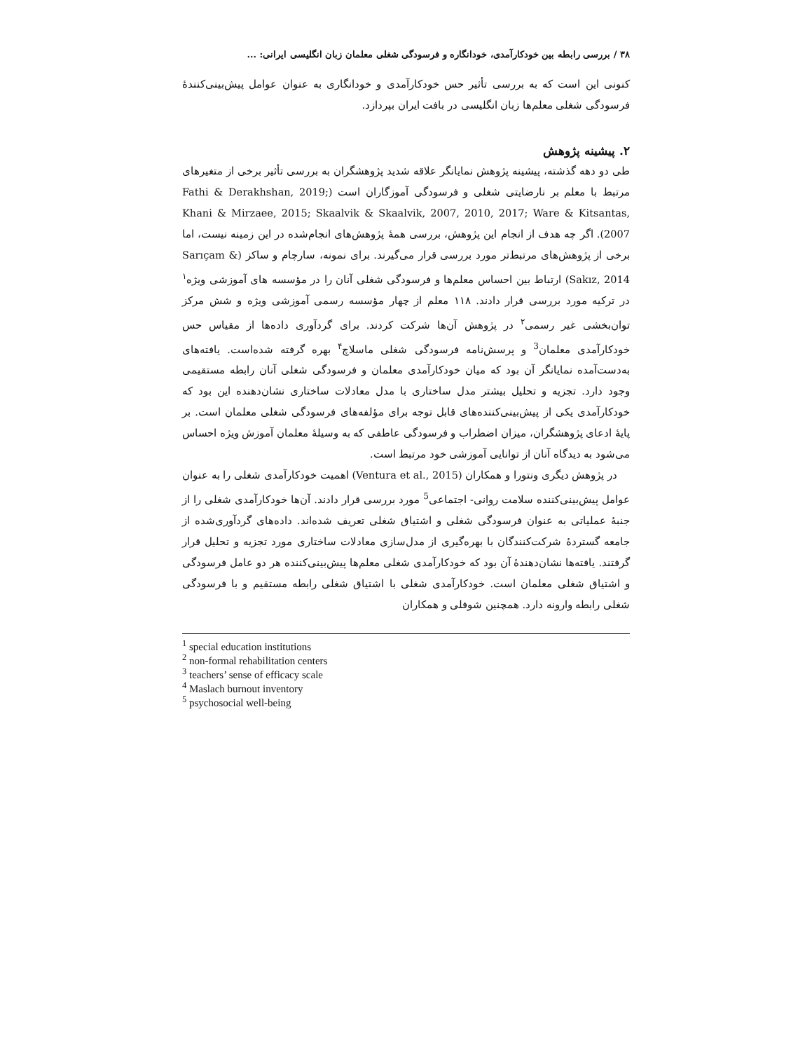۳۸ / بررسی رابطه بین خودکارآمدی، خودانگاره و فرسودگی شغلی معلمان زبان انگلیسی ایرانی: ...
کنونی این است که به بررسی تأثیر حس خودکارآمدی و خودانگاری به عنوان عوامل پیش‌بینی‌کنندهٔ فرسودگی شغلی معلم‌ها زبان انگلیسی در بافت ایران بپردازد.
۲. پیشینه پژوهش
طی دو دهه گذشته، پیشینه پژوهش نمایانگر علاقه شدید پژوهشگران به بررسی تأثیر برخی از متغیرهای مرتبط با معلم بر نارضایتی شغلی و فرسودگی آموزگاران است (Fathi & Derakhshan, 2019; Khani & Mirzaee, 2015; Skaalvik & Skaalvik, 2007, 2010, 2017; Ware & Kitsantas, 2007). اگر چه هدف از انجام این پژوهش، بررسی همهٔ پژوهش‌های انجام‌شده در این زمینه نیست، اما برخی از پژوهش‌های مرتبط‌تر مورد بررسی قرار می‌گیرند. برای نمونه، سارچام و ساکز (Sarıçam & Sakız, 2014) ارتباط بین احساس معلم‌ها و فرسودگی شغلی آنان را در مؤسسه های آموزشی ویژه<sup>۱</sup> در ترکیه مورد بررسی قرار دادند. ۱۱۸ معلم از چهار مؤسسه رسمی آموزشی ویژه و شش مرکز توان‌بخشی غیر رسمی<sup>۲</sup> در پژوهش آن‌ها شرکت کردند. برای گردآوری داده‌ها از مقیاس حس خودکارآمدی معلمان<sup>3</sup> و پرسش‌نامه فرسودگی شغلی ماسلاچ<sup>۴</sup> بهره گرفته شده‌است. یافته‌های به‌دست‌آمده نمایانگر آن بود که میان خودکارآمدی معلمان و فرسودگی شغلی آنان رابطه مستقیمی وجود دارد. تجزیه و تحلیل بیشتر مدل ساختاری با مدل معادلات ساختاری نشان‌دهنده این بود که خودکارآمدی یکی از پیش‌بینی‌کننده‌های قابل توجه برای مؤلفه‌های فرسودگی شغلی معلمان است. بر پایهٔ ادعای پژوهشگران، میزان اضطراب و فرسودگی عاطفی که به وسیلهٔ معلمان آموزش ویژه احساس می‌شود به دیدگاه آنان از توانایی آموزشی خود مرتبط است.
در پژوهش دیگری ونتورا و همکاران (Ventura et al., 2015) اهمیت خودکارآمدی شغلی را به عنوان عوامل پیش‌بینی‌کننده سلامت روانی- اجتماعی<sup>5</sup> مورد بررسی قرار دادند. آن‌ها خودکارآمدی شغلی را از جنبهٔ عملیاتی به عنوان فرسودگی شغلی و اشتیاق شغلی تعریف شده‌اند. داده‌های گردآوری‌شده از جامعه گستردهٔ شرکت‌کنندگان با بهره‌گیری از مدل‌سازی معادلات ساختاری مورد تجزیه و تحلیل قرار گرفتند. یافته‌ها نشان‌دهندهٔ آن بود که خودکارآمدی شغلی معلم‌ها پیش‌بینی‌کننده هر دو عامل فرسودگی و اشتیاق شغلی معلمان است. خودکارآمدی شغلی با اشتیاق شغلی رابطه مستقیم و با فرسودگی شغلی رابطه وارونه دارد. همچنین شوفلی و همکاران
<sup>1</sup> special education institutions
<sup>2</sup> non-formal rehabilitation centers
<sup>3</sup> teachers’ sense of efficacy scale
<sup>4</sup> Maslach burnout inventory
<sup>5</sup> psychosocial well-being